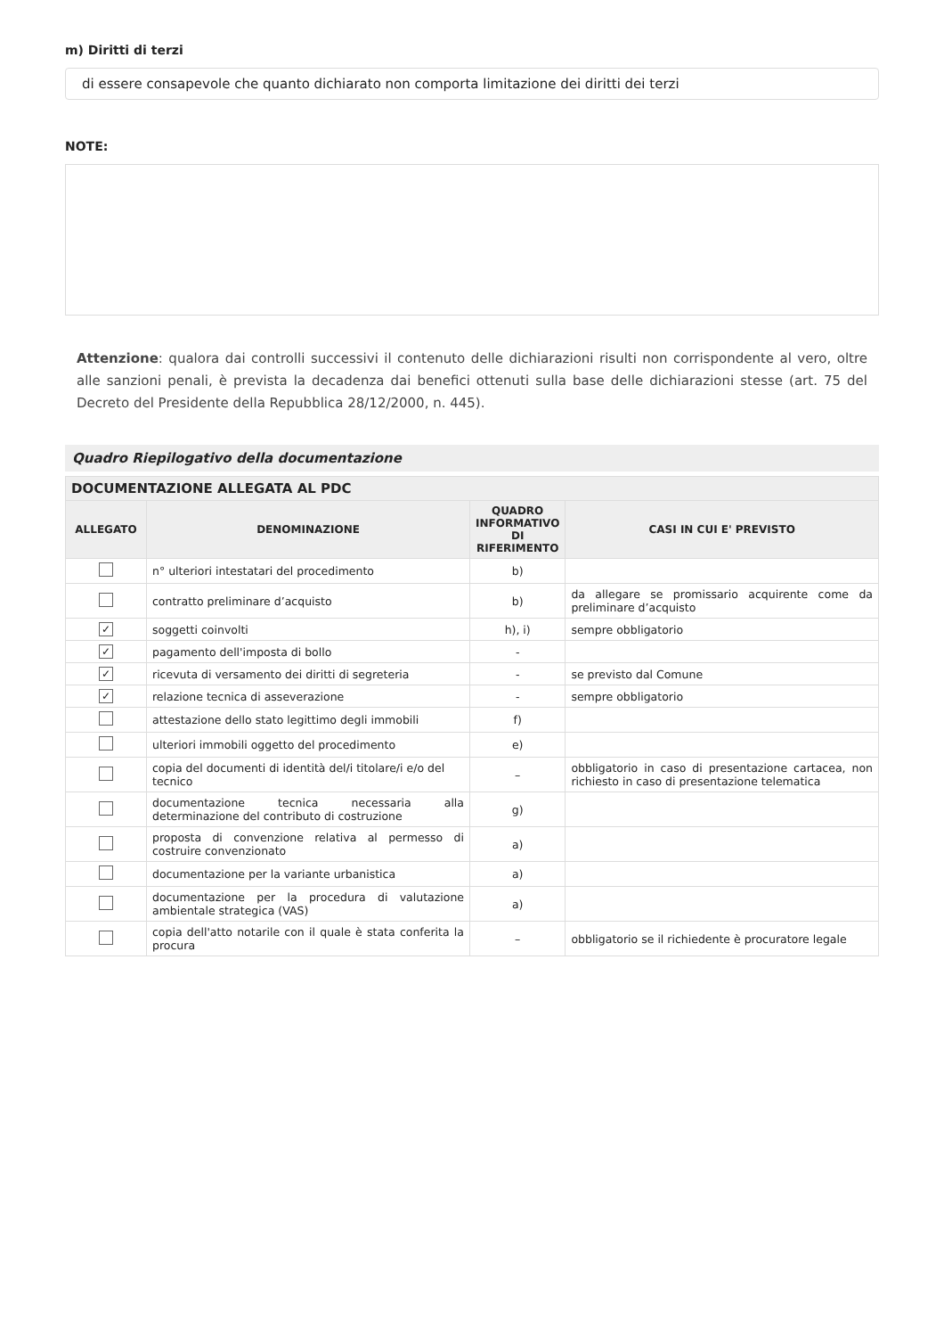m) Diritti di terzi
di essere consapevole che quanto dichiarato non comporta limitazione dei diritti dei terzi
NOTE:
Attenzione: qualora dai controlli successivi il contenuto delle dichiarazioni risulti non corrispondente al vero, oltre alle sanzioni penali, è prevista la decadenza dai benefici ottenuti sulla base delle dichiarazioni stesse (art. 75 del Decreto del Presidente della Repubblica 28/12/2000, n. 445).
Quadro Riepilogativo della documentazione
| DOCUMENTAZIONE ALLEGATA AL PDC | | | |
| --- | --- | --- | --- |
| ALLEGATO | DENOMINAZIONE | QUADRO INFORMATIVO DI RIFERIMENTO | CASI IN CUI E' PREVISTO |
| | n° ulteriori intestatari del procedimento | b) | |
| | contratto preliminare d’acquisto | b) | da allegare se promissario acquirente come da preliminare d’acquisto |
| ✓ | soggetti coinvolti | h), i) | sempre obbligatorio |
| ✓ | pagamento dell'imposta di bollo | - | |
| ✓ | ricevuta di versamento dei diritti di segreteria | - | se previsto dal Comune |
| ✓ | relazione tecnica di asseverazione | - | sempre obbligatorio |
| | attestazione dello stato legittimo degli immobili | f) | |
| | ulteriori immobili oggetto del procedimento | e) | |
| | copia del documenti di identità del/i titolare/i e/o del tecnico | – | obbligatorio in caso di presentazione cartacea, non richiesto in caso di presentazione telematica |
| | documentazione tecnica necessaria alla determinazione del contributo di costruzione | g) | |
| | proposta di convenzione relativa al permesso di costruire convenzionato | a) | |
| | documentazione per la variante urbanistica | a) | |
| | documentazione per la procedura di valutazione ambientale strategica (VAS) | a) | |
| | copia dell'atto notarile con il quale è stata conferita la procura | – | obbligatorio se il richiedente è procuratore legale |